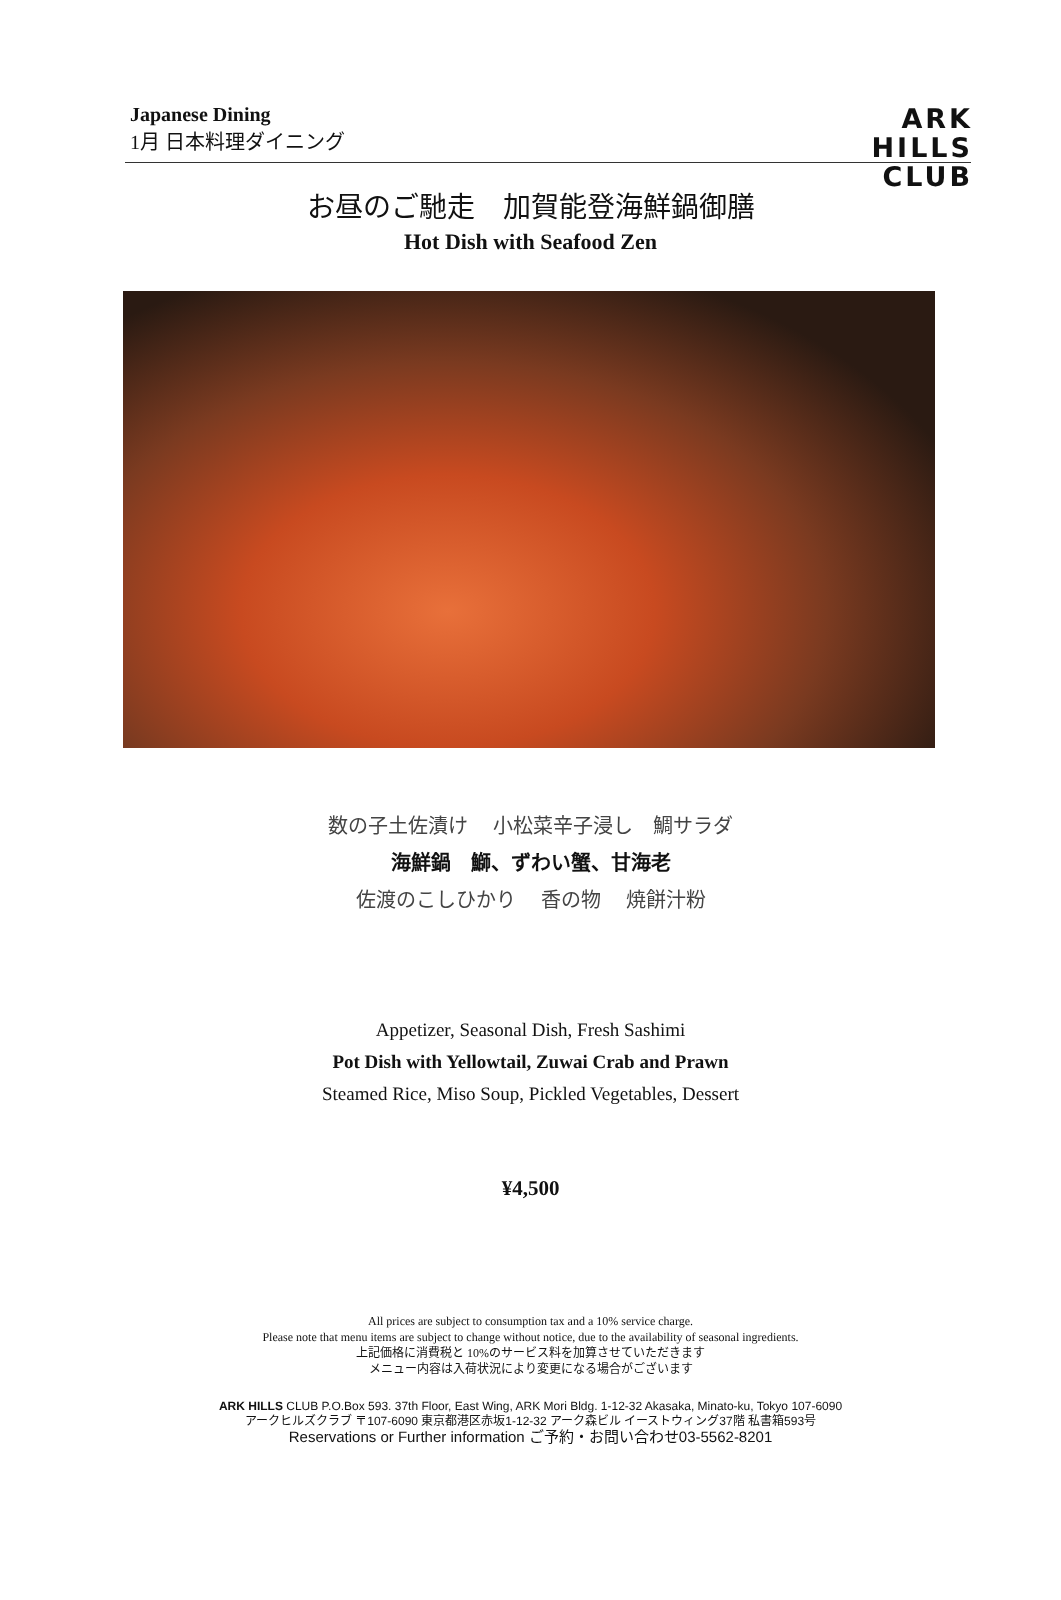Japanese Dining
1月 日本料理ダイニング
ARK
HILLS
CLUB
お昼のご馳走　加賀能登海鮮鍋御膳
Hot Dish with Seafood Zen
数の子土佐漬け　 小松菜辛子浸し　鯛サラダ
海鮮鍋　鰤、ずわい蟹、甘海老
佐渡のこしひかり　 香の物　 焼餅汁粉
Appetizer, Seasonal Dish, Fresh Sashimi
Pot Dish with Yellowtail, Zuwai Crab and Prawn
Steamed Rice, Miso Soup, Pickled Vegetables, Dessert
¥4,500
All prices are subject to consumption tax and a 10% service charge.
Please note that menu items are subject to change without notice, due to the availability of seasonal ingredients.
上記価格に消費税と 10%のサービス料を加算させていただきます
メニュー内容は入荷状況により変更になる場合がございます
ARK HILLS CLUB P.O.Box 593. 37th Floor, East Wing, ARK Mori Bldg. 1-12-32 Akasaka, Minato-ku, Tokyo 107-6090
アークヒルズクラブ 〒107-6090 東京都港区赤坂1-12-32 アーク森ビル イーストウィング37階 私書箱593号
Reservations or Further information ご予約・お問い合わせ03-5562-8201